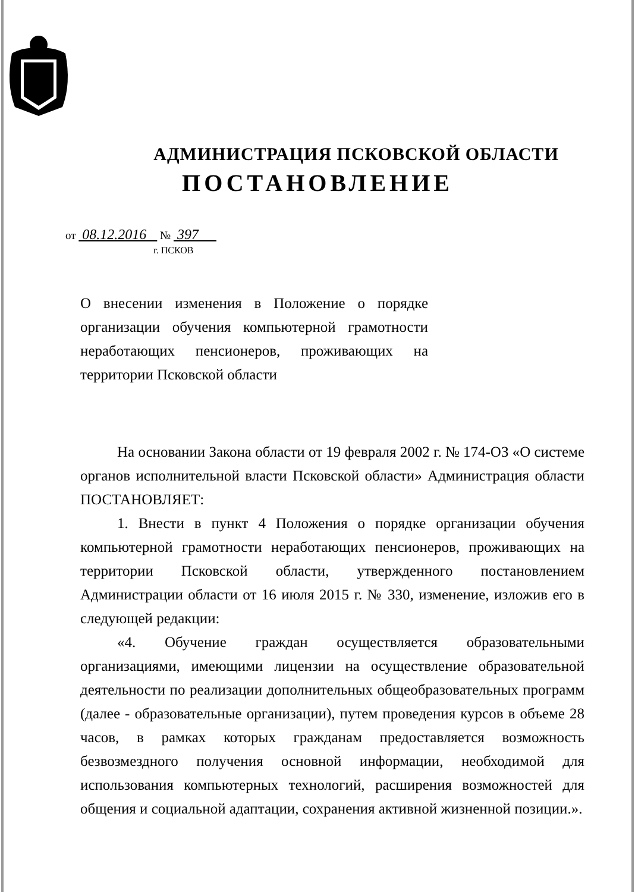АДМИНИСТРАЦИЯ ПСКОВСКОЙ ОБЛАСТИ
ПОСТАНОВЛЕНИЕ
от 08.12.2016 № 397
г. ПСКОВ
О внесении изменения в Положение о порядке организации обучения компьютерной грамотности неработающих пенсионеров, проживающих на территории Псковской области
На основании Закона области от 19 февраля 2002 г. № 174-ОЗ «О системе органов исполнительной власти Псковской области» Администрация области ПОСТАНОВЛЯЕТ:
1. Внести в пункт 4 Положения о порядке организации обучения компьютерной грамотности неработающих пенсионеров, проживающих на территории Псковской области, утвержденного постановлением Администрации области от 16 июля 2015 г. № 330, изменение, изложив его в следующей редакции:
«4. Обучение граждан осуществляется образовательными организациями, имеющими лицензии на осуществление образовательной деятельности по реализации дополнительных общеобразовательных программ (далее - образовательные организации), путем проведения курсов в объеме 28 часов, в рамках которых гражданам предоставляется возможность безвозмездного получения основной информации, необходимой для использования компьютерных технологий, расширения возможностей для общения и социальной адаптации, сохранения активной жизненной позиции.».